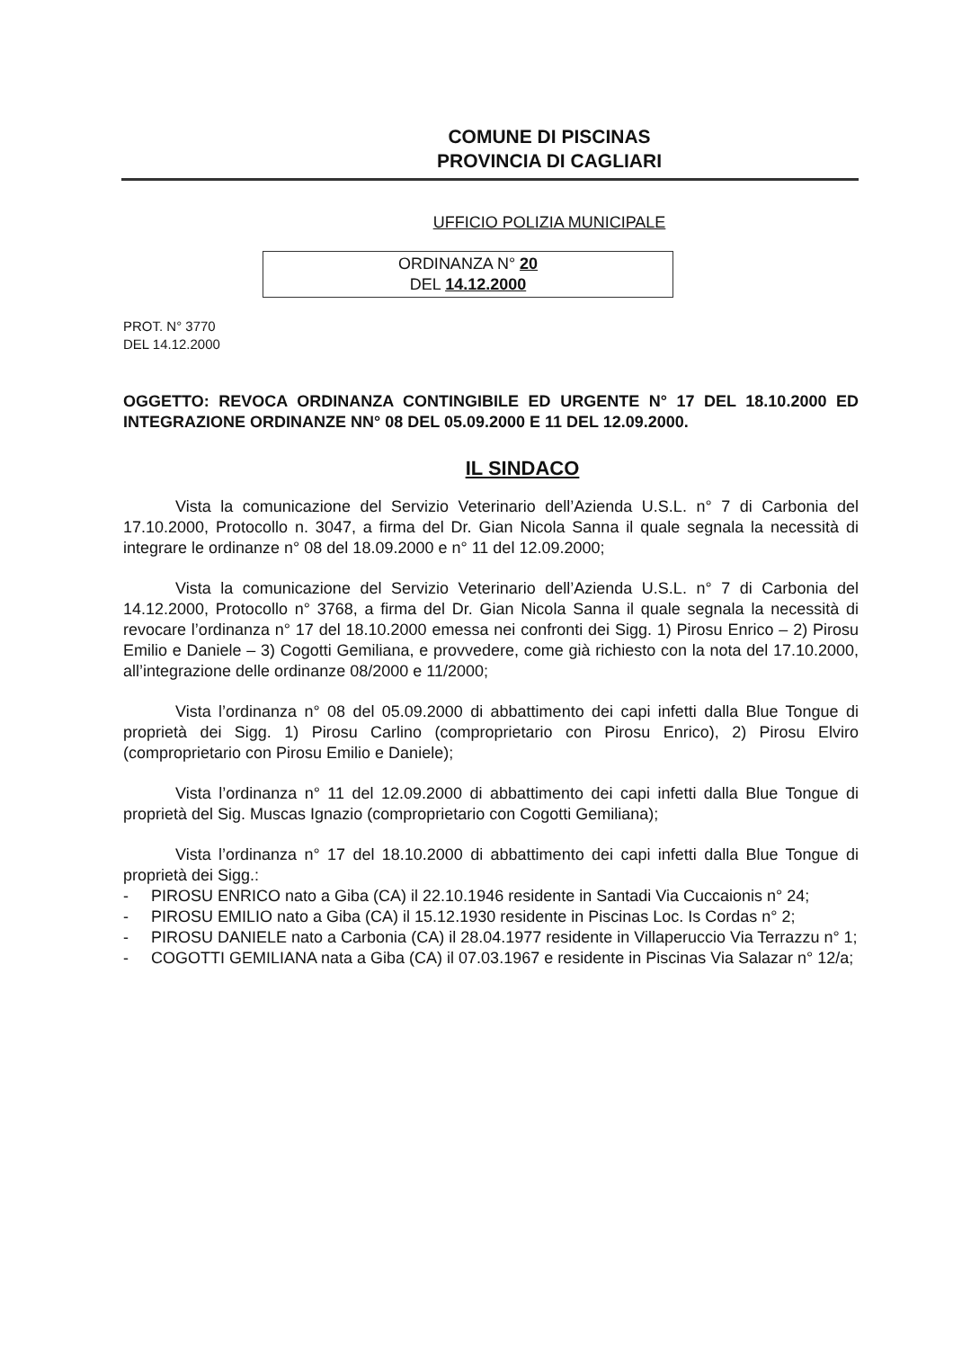COMUNE DI PISCINAS
PROVINCIA DI CAGLIARI
UFFICIO POLIZIA MUNICIPALE
ORDINANZA N° 20
DEL 14.12.2000
PROT. N° 3770
DEL 14.12.2000
OGGETTO: REVOCA ORDINANZA CONTINGIBILE ED URGENTE N° 17 DEL 18.10.2000 ED INTEGRAZIONE ORDINANZE NN° 08 DEL 05.09.2000 E 11 DEL 12.09.2000.
IL SINDACO
Vista la comunicazione del Servizio Veterinario dell’Azienda U.S.L. n° 7 di Carbonia del 17.10.2000, Protocollo n. 3047, a firma del Dr. Gian Nicola Sanna il quale segnala la necessità di integrare le ordinanze n° 08 del 18.09.2000 e n° 11 del 12.09.2000;
Vista la comunicazione del Servizio Veterinario dell’Azienda U.S.L. n° 7 di Carbonia del 14.12.2000, Protocollo n° 3768, a firma del Dr. Gian Nicola Sanna il quale segnala la necessità di revocare l’ordinanza n° 17 del 18.10.2000 emessa nei confronti dei Sigg. 1) Pirosu Enrico – 2) Pirosu Emilio e Daniele – 3) Cogotti Gemiliana, e provvedere, come già richiesto con la nota del 17.10.2000, all’integrazione delle ordinanze 08/2000 e 11/2000;
Vista l’ordinanza n° 08 del 05.09.2000 di abbattimento dei capi infetti dalla Blue Tongue di proprietà dei Sigg. 1) Pirosu Carlino (comproprietario con Pirosu Enrico), 2) Pirosu Elviro (comproprietario con Pirosu Emilio e Daniele);
Vista l’ordinanza n° 11 del 12.09.2000 di abbattimento dei capi infetti dalla Blue Tongue di proprietà del Sig. Muscas Ignazio (comproprietario con Cogotti Gemiliana);
Vista l’ordinanza n° 17 del 18.10.2000 di abbattimento dei capi infetti dalla Blue Tongue di proprietà dei Sigg.:
- PIROSU ENRICO nato a Giba (CA) il 22.10.1946 residente in Santadi Via Cuccaionis n° 24;
- PIROSU EMILIO nato a Giba (CA) il 15.12.1930 residente in Piscinas Loc. Is Cordas n° 2;
- PIROSU DANIELE nato a Carbonia (CA) il 28.04.1977 residente in Villaperuccio Via Terrazzu n° 1;
- COGOTTI GEMILIANA nata a Giba (CA) il 07.03.1967 e residente in Piscinas Via Salazar n° 12/a;